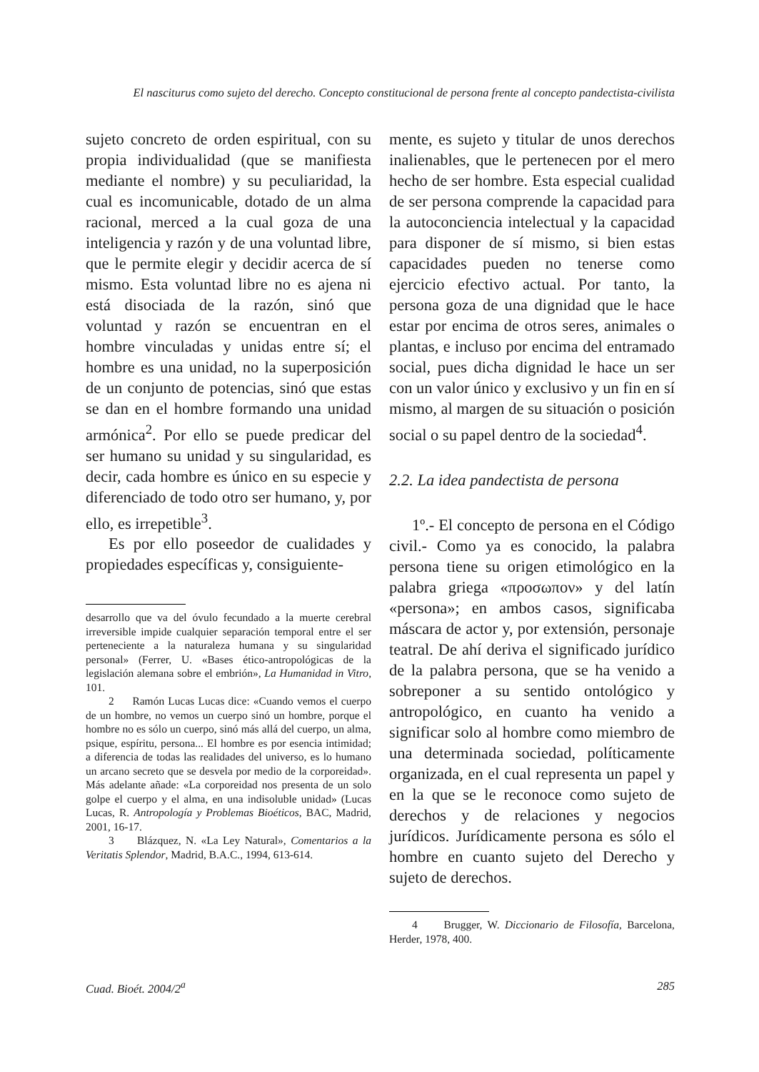El nasciturus como sujeto del derecho. Concepto constitucional de persona frente al concepto pandectista-civilista
sujeto concreto de orden espiritual, con su propia individualidad (que se manifiesta mediante el nombre) y su peculiaridad, la cual es incomunicable, dotado de un alma racional, merced a la cual goza de una inteligencia y razón y de una voluntad libre, que le permite elegir y decidir acerca de sí mismo. Esta voluntad libre no es ajena ni está disociada de la razón, sinó que voluntad y razón se encuentran en el hombre vinculadas y unidas entre sí; el hombre es una unidad, no la superposición de un conjunto de potencias, sinó que estas se dan en el hombre formando una unidad armónica<sup>2</sup>. Por ello se puede predicar del ser humano su unidad y su singularidad, es decir, cada hombre es único en su especie y diferenciado de todo otro ser humano, y, por ello, es irrepetible<sup>3</sup>.
Es por ello poseedor de cualidades y propiedades específicas y, consiguiente-
desarrollo que va del óvulo fecundado a la muerte cerebral irreversible impide cualquier separación temporal entre el ser perteneciente a la naturaleza humana y su singularidad personal» (Ferrer, U. «Bases ético-antropológicas de la legislación alemana sobre el embrión», La Humanidad in Vitro, 101.
2 Ramón Lucas Lucas dice: «Cuando vemos el cuerpo de un hombre, no vemos un cuerpo sinó un hombre, porque el hombre no es sólo un cuerpo, sinó más allá del cuerpo, un alma, psique, espíritu, persona... El hombre es por esencia intimidad; a diferencia de todas las realidades del universo, es lo humano un arcano secreto que se desvela por medio de la corporeidad». Más adelante añade: «La corporeidad nos presenta de un solo golpe el cuerpo y el alma, en una indisoluble unidad» (Lucas Lucas, R. Antropología y Problemas Bioéticos, BAC, Madrid, 2001, 16-17.
3 Blázquez, N. «La Ley Natural», Comentarios a la Veritatis Splendor, Madrid, B.A.C., 1994, 613-614.
mente, es sujeto y titular de unos derechos inalienables, que le pertenecen por el mero hecho de ser hombre. Esta especial cualidad de ser persona comprende la capacidad para la autoconciencia intelectual y la capacidad para disponer de sí mismo, si bien estas capacidades pueden no tenerse como ejercicio efectivo actual. Por tanto, la persona goza de una dignidad que le hace estar por encima de otros seres, animales o plantas, e incluso por encima del entramado social, pues dicha dignidad le hace un ser con un valor único y exclusivo y un fin en sí mismo, al margen de su situación o posición social o su papel dentro de la sociedad<sup>4</sup>.
2.2. La idea pandectista de persona
1º.- El concepto de persona en el Código civil.- Como ya es conocido, la palabra persona tiene su origen etimológico en la palabra griega «προσωπον» y del latín «persona»; en ambos casos, significaba máscara de actor y, por extensión, personaje teatral. De ahí deriva el significado jurídico de la palabra persona, que se ha venido a sobreponer a su sentido ontológico y antropológico, en cuanto ha venido a significar solo al hombre como miembro de una determinada sociedad, políticamente organizada, en el cual representa un papel y en la que se le reconoce como sujeto de derechos y de relaciones y negocios jurídicos. Jurídicamente persona es sólo el hombre en cuanto sujeto del Derecho y sujeto de derechos.
4 Brugger, W. Diccionario de Filosofía, Barcelona, Herder, 1978, 400.
Cuad. Bioét. 2004/2<sup>a</sup> 285